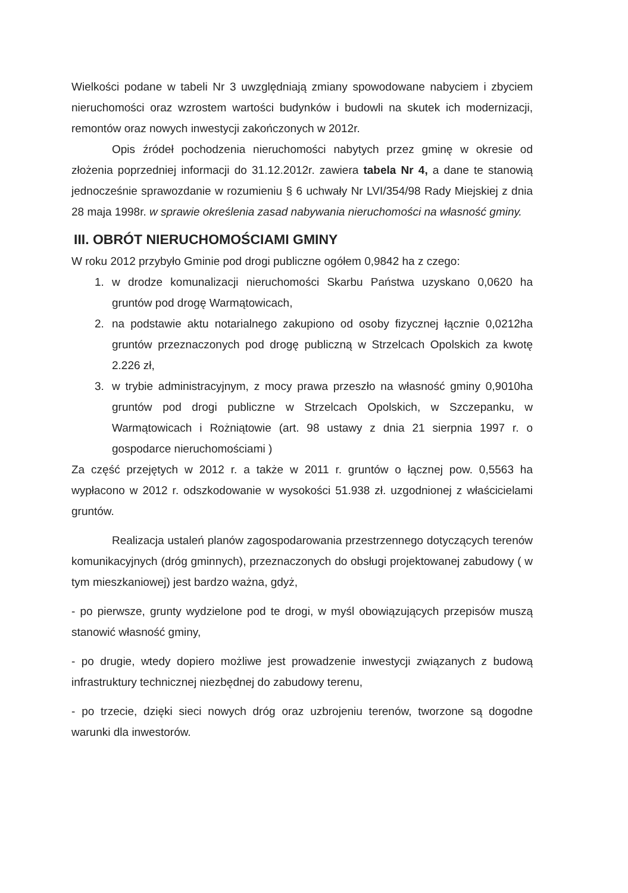Wielkości podane w tabeli Nr 3 uwzględniają zmiany spowodowane nabyciem i zbyciem nieruchomości oraz wzrostem wartości budynków i budowli na skutek ich modernizacji, remontów oraz nowych inwestycji zakończonych w 2012r.
Opis źródeł pochodzenia nieruchomości nabytych przez gminę w okresie od złożenia poprzedniej informacji do 31.12.2012r. zawiera tabela Nr 4, a dane te stanowią jednocześnie sprawozdanie w rozumieniu § 6 uchwały Nr LVI/354/98 Rady Miejskiej z dnia 28 maja 1998r. w sprawie określenia zasad nabywania nieruchomości na własność gminy.
III. OBRÓT NIERUCHOMOŚCIAMI GMINY
W roku 2012 przybyło Gminie pod drogi publiczne ogółem 0,9842 ha z czego:
1. w drodze komunalizacji nieruchomości Skarbu Państwa uzyskano 0,0620 ha gruntów pod drogę Warmątowicach,
2. na podstawie aktu notarialnego zakupiono od osoby fizycznej łącznie 0,0212ha gruntów przeznaczonych pod drogę publiczną w Strzelcach Opolskich za kwotę 2.226 zł,
3. w trybie administracyjnym, z mocy prawa przeszło na własność gminy 0,9010ha gruntów pod drogi publiczne w Strzelcach Opolskich, w Szczepanku, w Warmątowicach i Rożniątowie (art. 98 ustawy z dnia 21 sierpnia 1997 r. o gospodarce nieruchomościami )
Za część przejętych w 2012 r. a także w 2011 r. gruntów o łącznej pow. 0,5563 ha wypłacono w 2012 r. odszkodowanie w wysokości 51.938 zł. uzgodnionej z właścicielami gruntów.
Realizacja ustaleń planów zagospodarowania przestrzennego dotyczących terenów komunikacyjnych (dróg gminnych), przeznaczonych do obsługi projektowanej zabudowy ( w tym mieszkaniowej) jest bardzo ważna, gdyż,
- po pierwsze, grunty wydzielone pod te drogi, w myśl obowiązujących przepisów muszą stanowić własność gminy,
- po drugie, wtedy dopiero możliwe jest prowadzenie inwestycji związanych z budową infrastruktury technicznej niezbędnej do zabudowy terenu,
- po trzecie, dzięki sieci nowych dróg oraz uzbrojeniu terenów, tworzone są dogodne warunki dla inwestorów.